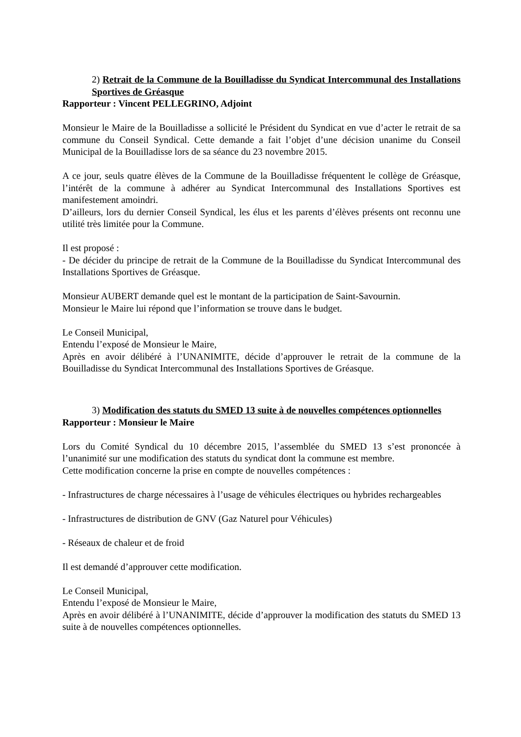2) Retrait de la Commune de la Bouilladisse du Syndicat Intercommunal des Installations Sportives de Gréasque
Rapporteur : Vincent PELLEGRINO, Adjoint
Monsieur le Maire de la Bouilladisse a sollicité le Président du Syndicat en vue d’acter le retrait de sa commune du Conseil Syndical. Cette demande a fait l’objet d’une décision unanime du Conseil Municipal de la Bouilladisse lors de sa séance du 23 novembre 2015.
A ce jour, seuls quatre élèves de la Commune de la Bouilladisse fréquentent le collège de Gréasque, l’intérêt de la commune à adhérer au Syndicat Intercommunal des Installations Sportives est manifestement amoindri.
D’ailleurs, lors du dernier Conseil Syndical, les élus et les parents d’élèves présents ont reconnu une utilité très limitée pour la Commune.
Il est proposé :
- De décider du principe de retrait de la Commune de la Bouilladisse du Syndicat Intercommunal des Installations Sportives de Gréasque.
Monsieur AUBERT demande quel est le montant de la participation de Saint-Savournin.
Monsieur le Maire lui répond que l’information se trouve dans le budget.
Le Conseil Municipal,
Entendu l’exposé de Monsieur le Maire,
Après en avoir délibéré à l’UNANIMITE, décide d’approuver le retrait de la commune de la Bouilladisse du Syndicat Intercommunal des Installations Sportives de Gréasque.
3) Modification des statuts du SMED 13 suite à de nouvelles compétences optionnelles
Rapporteur : Monsieur le Maire
Lors du Comité Syndical du 10 décembre 2015, l’assemblée du SMED 13 s’est prononcée à l’unanimité sur une modification des statuts du syndicat dont la commune est membre.
Cette modification concerne la prise en compte de nouvelles compétences :
- Infrastructures de charge nécessaires à l’usage de véhicules électriques ou hybrides rechargeables
- Infrastructures de distribution de GNV (Gaz Naturel pour Véhicules)
- Réseaux de chaleur et de froid
Il est demandé d’approuver cette modification.
Le Conseil Municipal,
Entendu l’exposé de Monsieur le Maire,
Après en avoir délibéré à l’UNANIMITE, décide d’approuver la modification des statuts du SMED 13 suite à de nouvelles compétences optionnelles.